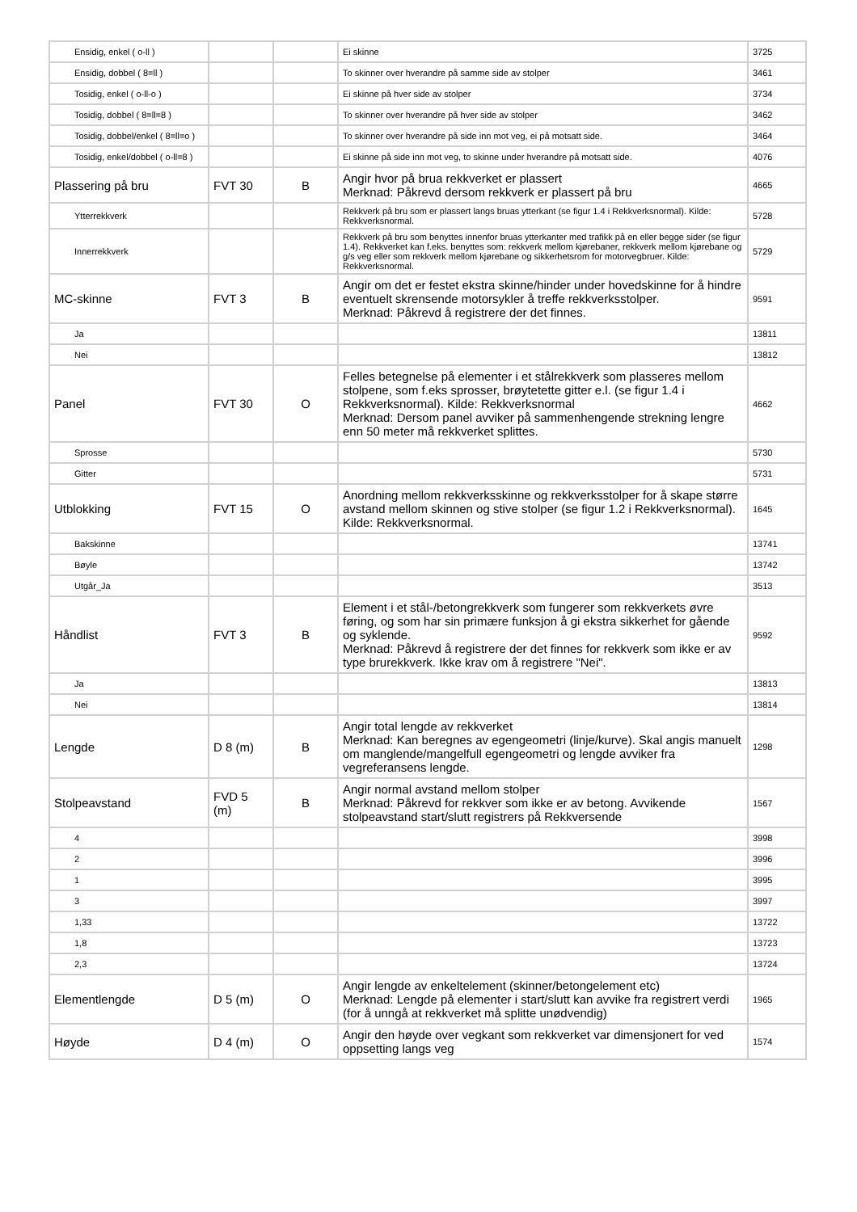| Ensidig, enkel ( o-ll ) | | | Ei skinne | 3725 |
| Ensidig, dobbel ( 8=ll ) | | | To skinner over hverandre på samme side av stolper | 3461 |
| Tosidig, enkel ( o-ll-o ) | | | Ei skinne på hver side av stolper | 3734 |
| Tosidig, dobbel ( 8=ll=8 ) | | | To skinner over hverandre på hver side av stolper | 3462 |
| Tosidig, dobbel/enkel ( 8=ll=o ) | | | To skinner over hverandre på side inn mot veg, ei på motsatt side. | 3464 |
| Tosidig, enkel/dobbel ( o-ll=8 ) | | | Ei skinne på side inn mot veg, to skinne under hverandre på motsatt side. | 4076 |
| Plassering på bru | FVT 30 | B | Angir hvor på brua rekkverket er plassert Merknad: Påkrevd dersom rekkverk er plassert på bru | 4665 |
| Ytterrekkverk | | | Rekkverk på bru som er plassert langs bruas ytterkant (se figur 1.4 i Rekkverksnormal). Kilde: Rekkverksnormal. | 5728 |
| Innerrekkverk | | | Rekkverk på bru som benyttes innenfor bruas ytterkanter med trafikk på en eller begge sider (se figur 1.4). Rekkverket kan f.eks. benyttes som: rekkverk mellom kjørebaner, rekkverk mellom kjørebane og g/s veg eller som rekkverk mellom kjørebane og sikkerhetsrom for motorvegbruer. Kilde: Rekkverksnormal. | 5729 |
| MC-skinne | FVT 3 | B | Angir om det er festet ekstra skinne/hinder under hovedskinne for å hindre eventuelt skrensende motorsykler å treffe rekkverksstolper. Merknad: Påkrevd å registrere der det finnes. | 9591 |
| Ja | | | | 13811 |
| Nei | | | | 13812 |
| Panel | FVT 30 | O | Felles betegnelse på elementer i et stålrekkverk som plasseres mellom stolpene, som f.eks sprosser, brøytetette gitter e.l. (se figur 1.4 i Rekkverksnormal). Kilde: Rekkverksnormal Merknad: Dersom panel avviker på sammenhengende strekning lengre enn 50 meter må rekkverket splittes. | 4662 |
| Sprosse | | | | 5730 |
| Gitter | | | | 5731 |
| Utblokking | FVT 15 | O | Anordning mellom rekkverksskinne og rekkverksstolper for å skape større avstand mellom skinnen og stive stolper (se figur 1.2 i Rekkverksnormal). Kilde: Rekkverksnormal. | 1645 |
| Bakskinne | | | | 13741 |
| Bøyle | | | | 13742 |
| Utgår_Ja | | | | 3513 |
| Håndlist | FVT 3 | B | Element i et stål-/betongrekkverk som fungerer som rekkverkets øvre føring, og som har sin primære funksjon å gi ekstra sikkerhet for gående og syklende. Merknad: Påkrevd å registrere der det finnes for rekkverk som ikke er av type brurekkverk. Ikke krav om å registrere "Nei". | 9592 |
| Ja | | | | 13813 |
| Nei | | | | 13814 |
| Lengde | D 8 (m) | B | Angir total lengde av rekkverket Merknad: Kan beregnes av egengeometri (linje/kurve). Skal angis manuelt om manglende/mangelfull egengeometri og lengde avviker fra vegreferansens lengde. | 1298 |
| Stolpeavstand | FVD 5 (m) | B | Angir normal avstand mellom stolper Merknad: Påkrevd for rekkver som ikke er av betong. Avvikende stolpeavstand start/slutt registrers på Rekkversende | 1567 |
| 4 | | | | 3998 |
| 2 | | | | 3996 |
| 1 | | | | 3995 |
| 3 | | | | 3997 |
| 1,33 | | | | 13722 |
| 1,8 | | | | 13723 |
| 2,3 | | | | 13724 |
| Elementlengde | D 5 (m) | O | Angir lengde av enkeltelement (skinner/betongelement etc) Merknad: Lengde på elementer i start/slutt kan avvike fra registrert verdi (for å unngå at rekkverket må splitte unødvendig) | 1965 |
| Høyde | D 4 (m) | O | Angir den høyde over vegkant som rekkverket var dimensjonert for ved oppsetting langs veg | 1574 |